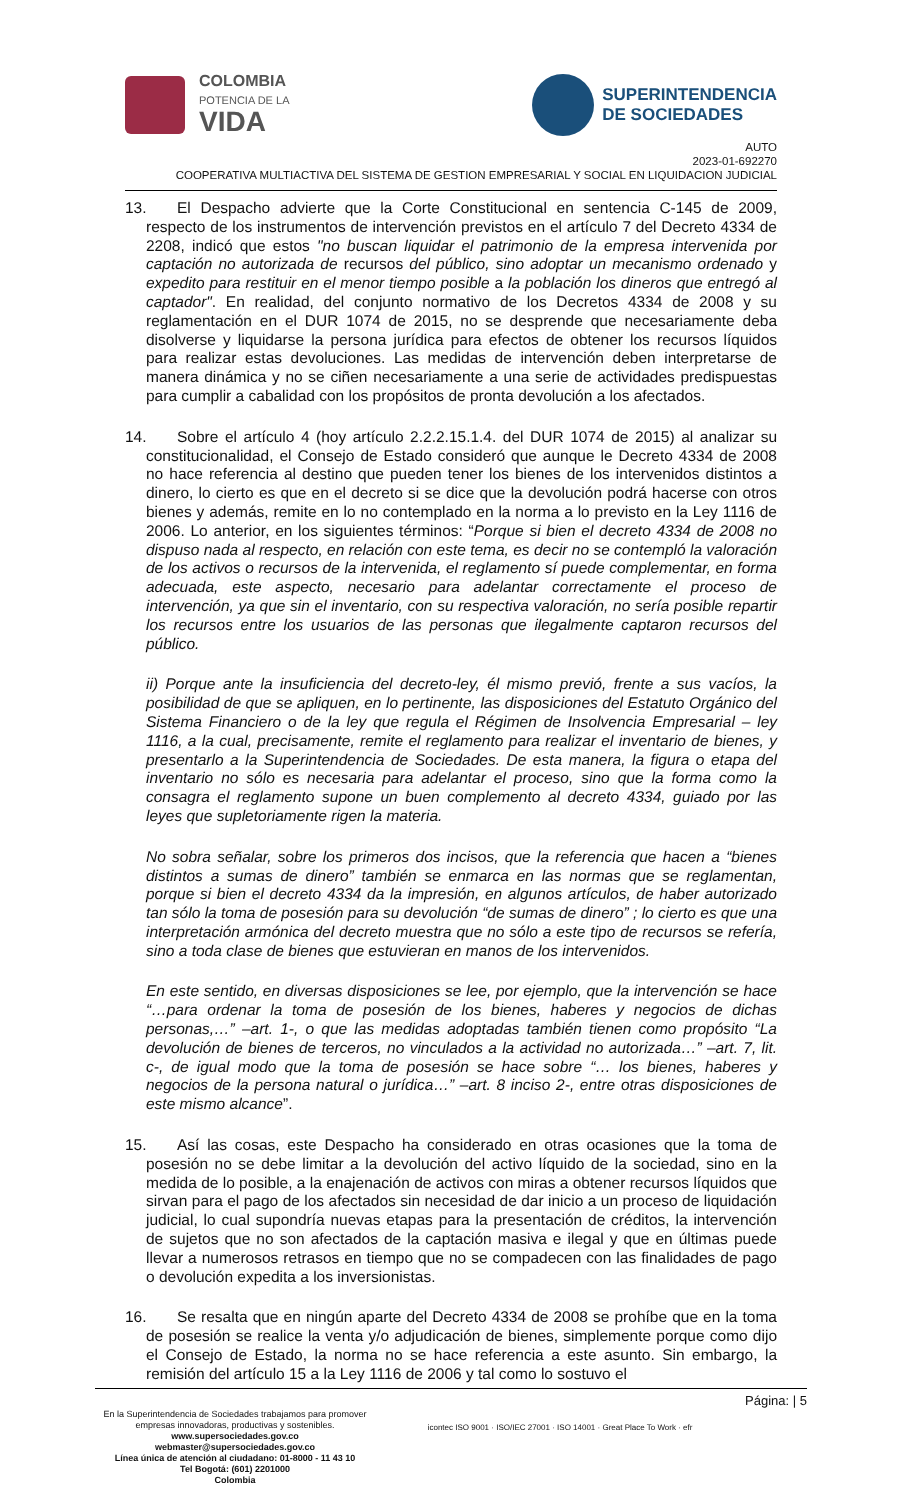COLOMBIA
POTENCIA DE LA
VIDA
SUPERINTENDENCIA
DE SOCIEDADES
AUTO
2023-01-692270
COOPERATIVA MULTIACTIVA DEL SISTEMA DE GESTION EMPRESARIAL Y SOCIAL EN LIQUIDACION JUDICIAL
13. El Despacho advierte que la Corte Constitucional en sentencia C-145 de 2009, respecto de los instrumentos de intervención previstos en el artículo 7 del Decreto 4334 de 2208, indicó que estos "no buscan liquidar el patrimonio de la empresa intervenida por captación no autorizada de recursos del público, sino adoptar un mecanismo ordenado y expedito para restituir en el menor tiempo posible a la población los dineros que entregó al captador". En realidad, del conjunto normativo de los Decretos 4334 de 2008 y su reglamentación en el DUR 1074 de 2015, no se desprende que necesariamente deba disolverse y liquidarse la persona jurídica para efectos de obtener los recursos líquidos para realizar estas devoluciones. Las medidas de intervención deben interpretarse de manera dinámica y no se ciñen necesariamente a una serie de actividades predispuestas para cumplir a cabalidad con los propósitos de pronta devolución a los afectados.
14. Sobre el artículo 4 (hoy artículo 2.2.2.15.1.4. del DUR 1074 de 2015) al analizar su constitucionalidad, el Consejo de Estado consideró que aunque le Decreto 4334 de 2008 no hace referencia al destino que pueden tener los bienes de los intervenidos distintos a dinero, lo cierto es que en el decreto si se dice que la devolución podrá hacerse con otros bienes y además, remite en lo no contemplado en la norma a lo previsto en la Ley 1116 de 2006. Lo anterior, en los siguientes términos: “Porque si bien el decreto 4334 de 2008 no dispuso nada al respecto, en relación con este tema, es decir no se contempló la valoración de los activos o recursos de la intervenida, el reglamento sí puede complementar, en forma adecuada, este aspecto, necesario para adelantar correctamente el proceso de intervención, ya que sin el inventario, con su respectiva valoración, no sería posible repartir los recursos entre los usuarios de las personas que ilegalmente captaron recursos del público.
ii) Porque ante la insuficiencia del decreto-ley, él mismo previó, frente a sus vacíos, la posibilidad de que se apliquen, en lo pertinente, las disposiciones del Estatuto Orgánico del Sistema Financiero o de la ley que regula el Régimen de Insolvencia Empresarial – ley 1116, a la cual, precisamente, remite el reglamento para realizar el inventario de bienes, y presentarlo a la Superintendencia de Sociedades. De esta manera, la figura o etapa del inventario no sólo es necesaria para adelantar el proceso, sino que la forma como la consagra el reglamento supone un buen complemento al decreto 4334, guiado por las leyes que supletoriamente rigen la materia.
No sobra señalar, sobre los primeros dos incisos, que la referencia que hacen a “bienes distintos a sumas de dinero” también se enmarca en las normas que se reglamentan, porque si bien el decreto 4334 da la impresión, en algunos artículos, de haber autorizado tan sólo la toma de posesión para su devolución “de sumas de dinero” ; lo cierto es que una interpretación armónica del decreto muestra que no sólo a este tipo de recursos se refería, sino a toda clase de bienes que estuvieran en manos de los intervenidos.
En este sentido, en diversas disposiciones se lee, por ejemplo, que la intervención se hace “…para ordenar la toma de posesión de los bienes, haberes y negocios de dichas personas,…” –art. 1-, o que las medidas adoptadas también tienen como propósito “La devolución de bienes de terceros, no vinculados a la actividad no autorizada…” –art. 7, lit. c-, de igual modo que la toma de posesión se hace sobre “… los bienes, haberes y negocios de la persona natural o jurídica…” –art. 8 inciso 2-, entre otras disposiciones de este mismo alcance”.
15. Así las cosas, este Despacho ha considerado en otras ocasiones que la toma de posesión no se debe limitar a la devolución del activo líquido de la sociedad, sino en la medida de lo posible, a la enajenación de activos con miras a obtener recursos líquidos que sirvan para el pago de los afectados sin necesidad de dar inicio a un proceso de liquidación judicial, lo cual supondría nuevas etapas para la presentación de créditos, la intervención de sujetos que no son afectados de la captación masiva e ilegal y que en últimas puede llevar a numerosos retrasos en tiempo que no se compadecen con las finalidades de pago o devolución expedita a los inversionistas.
16. Se resalta que en ningún aparte del Decreto 4334 de 2008 se prohíbe que en la toma de posesión se realice la venta y/o adjudicación de bienes, simplemente porque como dijo el Consejo de Estado, la norma no se hace referencia a este asunto. Sin embargo, la remisión del artículo 15 a la Ley 1116 de 2006 y tal como lo sostuvo el
En la Superintendencia de Sociedades trabajamos para promover empresas innovadoras, productivas y sostenibles.
www.supersociedades.gov.co
webmaster@supersociedades.gov.co
Línea única de atención al ciudadano: 01-8000 - 11 43 10
Tel Bogotá: (601) 2201000
Colombia
icontec ISO 9001 · ISO/IEC 27001 · ISO 14001 · Great Place To Work · efr
Página: | 5